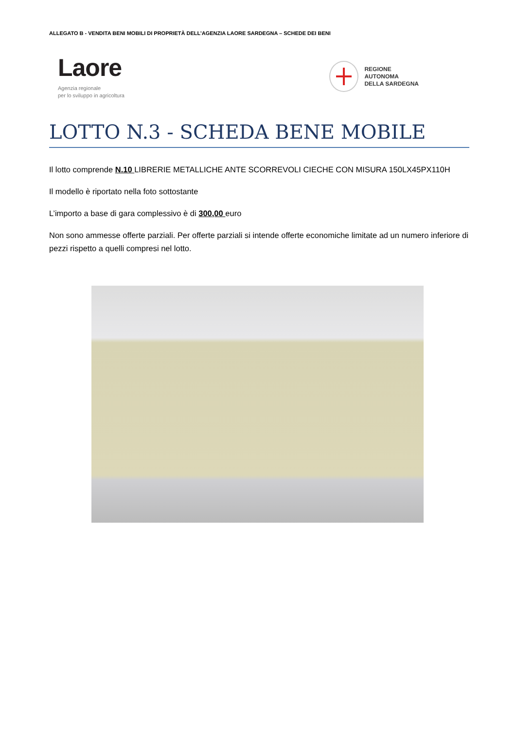ALLEGATO B - VENDITA BENI MOBILI DI PROPRIETÀ DELL’AGENZIA LAORE SARDEGNA – SCHEDE DEI BENI
Laore
Agenzia regionale
per lo sviluppo in agricoltura
REGIONE
AUTONOMA
DELLA SARDEGNA
LOTTO N.3 - SCHEDA BENE MOBILE
Il lotto comprende N.10 LIBRERIE METALLICHE ANTE SCORREVOLI CIECHE CON MISURA 150LX45PX110H
Il modello è riportato nella foto sottostante
L’importo a base di gara complessivo è di 300,00 euro
Non sono ammesse offerte parziali. Per offerte parziali si intende offerte economiche limitate ad un numero inferiore di pezzi rispetto a quelli compresi nel lotto.